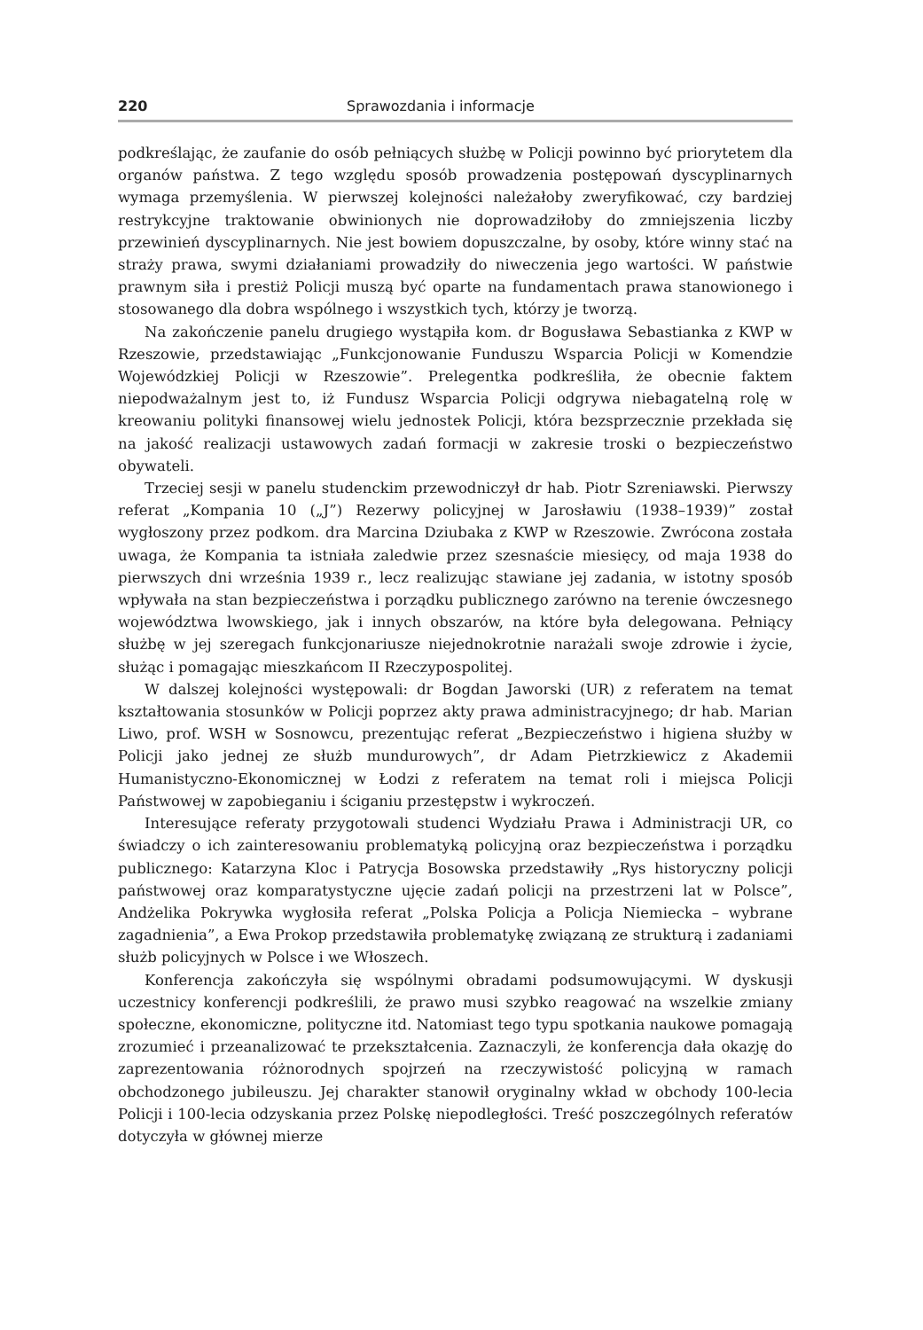220 Sprawozdania i informacje
podkreślając, że zaufanie do osób pełniących służbę w Policji powinno być priorytetem dla organów państwa. Z tego względu sposób prowadzenia postępowań dyscyplinarnych wymaga przemyślenia. W pierwszej kolejności należałoby zweryfikować, czy bardziej restrykcyjne traktowanie obwinionych nie doprowadziłoby do zmniejszenia liczby przewinień dyscyplinarnych. Nie jest bowiem dopuszczalne, by osoby, które winny stać na straży prawa, swymi działaniami prowadziły do niweczenia jego wartości. W państwie prawnym siła i prestiż Policji muszą być oparte na fundamentach prawa stanowionego i stosowanego dla dobra wspólnego i wszystkich tych, którzy je tworzą.
Na zakończenie panelu drugiego wystąpiła kom. dr Bogusława Sebastianka z KWP w Rzeszowie, przedstawiając „Funkcjonowanie Funduszu Wsparcia Policji w Komendzie Wojewódzkiej Policji w Rzeszowie”. Prelegentka podkreśliła, że obecnie faktem niepodważalnym jest to, iż Fundusz Wsparcia Policji odgrywa niebagatelną rolę w kreowaniu polityki finansowej wielu jednostek Policji, która bezsprzecznie przekłada się na jakość realizacji ustawowych zadań formacji w zakresie troski o bezpieczeństwo obywateli.
Trzeciej sesji w panelu studenckim przewodniczył dr hab. Piotr Szreniawski. Pierwszy referat „Kompania 10 („J”) Rezerwy policyjnej w Jarosławiu (1938–1939)” został wygłoszony przez podkom. dra Marcina Dziubaka z KWP w Rzeszowie. Zwrócona została uwaga, że Kompania ta istniała zaledwie przez szesnaście miesięcy, od maja 1938 do pierwszych dni września 1939 r., lecz realizując stawiane jej zadania, w istotny sposób wpływała na stan bezpieczeństwa i porządku publicznego zarówno na terenie ówczesnego województwa lwowskiego, jak i innych obszarów, na które była delegowana. Pełniący służbę w jej szeregach funkcjonariusze niejednokrotnie narażali swoje zdrowie i życie, służąc i pomagając mieszkańcom II Rzeczypospolitej.
W dalszej kolejności występowali: dr Bogdan Jaworski (UR) z referatem na temat kształtowania stosunków w Policji poprzez akty prawa administracyjnego; dr hab. Marian Liwo, prof. WSH w Sosnowcu, prezentując referat „Bezpieczeństwo i higiena służby w Policji jako jednej ze służb mundurowych”, dr Adam Pietrzkiewicz z Akademii Humanistyczno-Ekonomicznej w Łodzi z referatem na temat roli i miejsca Policji Państwowej w zapobieganiu i ściganiu przestępstw i wykroczeń.
Interesujące referaty przygotowali studenci Wydziału Prawa i Administracji UR, co świadczy o ich zainteresowaniu problematyką policyjną oraz bezpieczeństwa i porządku publicznego: Katarzyna Kloc i Patrycja Bosowska przedstawiły „Rys historyczny policji państwowej oraz komparatystyczne ujęcie zadań policji na przestrzeni lat w Polsce”, Andżelika Pokrywka wygłosiła referat „Polska Policja a Policja Niemiecka – wybrane zagadnienia”, a Ewa Prokop przedstawiła problematykę związaną ze strukturą i zadaniami służb policyjnych w Polsce i we Włoszech.
Konferencja zakończyła się wspólnymi obradami podsumowującymi. W dyskusji uczestnicy konferencji podkreślili, że prawo musi szybko reagować na wszelkie zmiany społeczne, ekonomiczne, polityczne itd. Natomiast tego typu spotkania naukowe pomagają zrozumieć i przeanalizować te przekształcenia. Zaznaczyli, że konferencja dała okazję do zaprezentowania różnorodnych spojrzeń na rzeczywistość policyjną w ramach obchodzonego jubileuszu. Jej charakter stanowił oryginalny wkład w obchody 100-lecia Policji i 100-lecia odzyskania przez Polskę niepodległości. Treść poszczególnych referatów dotyczyła w głównej mierze